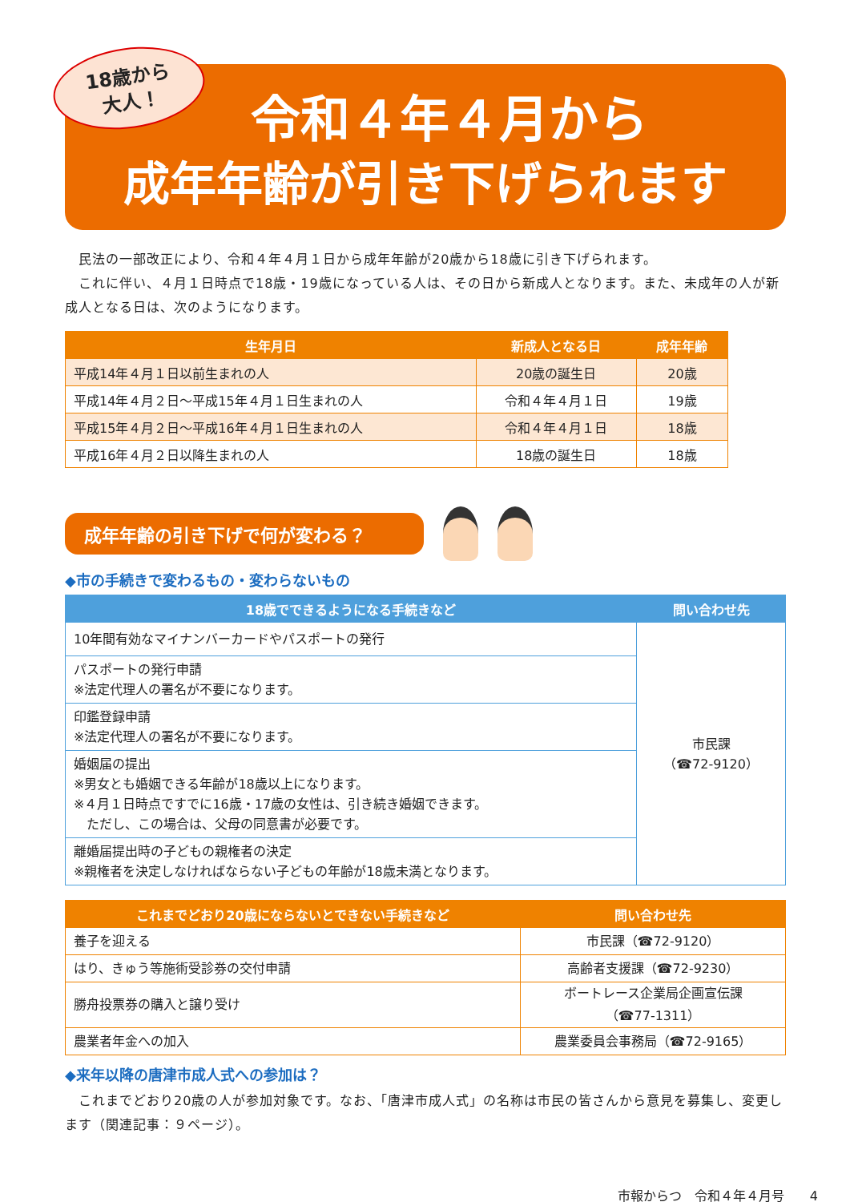18歳から
大人！
令和４年４月から
成年年齢が引き下げられます
　民法の一部改正により、令和４年４月１日から成年年齢が20歳から18歳に引き下げられます。
　これに伴い、４月１日時点で18歳・19歳になっている人は、その日から新成人となります。また、未成年の人が新成人となる日は、次のようになります。
| 生年月日 | 新成人となる日 | 成年年齢 |
| --- | --- | --- |
| 平成14年４月１日以前生まれの人 | 20歳の誕生日 | 20歳 |
| 平成14年４月２日～平成15年４月１日生まれの人 | 令和４年４月１日 | 19歳 |
| 平成15年４月２日～平成16年４月１日生まれの人 | 令和４年４月１日 | 18歳 |
| 平成16年４月２日以降生まれの人 | 18歳の誕生日 | 18歳 |
成年年齢の引き下げで何が変わる？
◆市の手続きで変わるもの・変わらないもの
| 18歳でできるようになる手続きなど | 問い合わせ先 |
| --- | --- |
| 10年間有効なマイナンバーカードやパスポートの発行 | 市民課 （☎72-9120） |
| パスポートの発行申請 ※法定代理人の署名が不要になります。 | |
| 印鑑登録申請 ※法定代理人の署名が不要になります。 | |
| 婚姻届の提出 ※男女とも婚姻できる年齢が18歳以上になります。 ※４月１日時点ですでに16歳・17歳の女性は、引き続き婚姻できます。 ただし、この場合は、父母の同意書が必要です。 | |
| 離婚届提出時の子どもの親権者の決定 ※親権者を決定しなければならない子どもの年齢が18歳未満となります。 | |
| これまでどおり20歳にならないとできない手続きなど | 問い合わせ先 |
| --- | --- |
| 養子を迎える | 市民課（☎72-9120） |
| はり、きゅう等施術受診券の交付申請 | 高齢者支援課（☎72-9230） |
| 勝舟投票券の購入と譲り受け | ボートレース企業局企画宣伝課 （☎77-1311） |
| 農業者年金への加入 | 農業委員会事務局（☎72-9165） |
◆来年以降の唐津市成人式への参加は？
　これまでどおり20歳の人が参加対象です。なお、「唐津市成人式」の名称は市民の皆さんから意見を募集し、変更します（関連記事：９ページ）。
市報からつ　令和４年４月号　　4